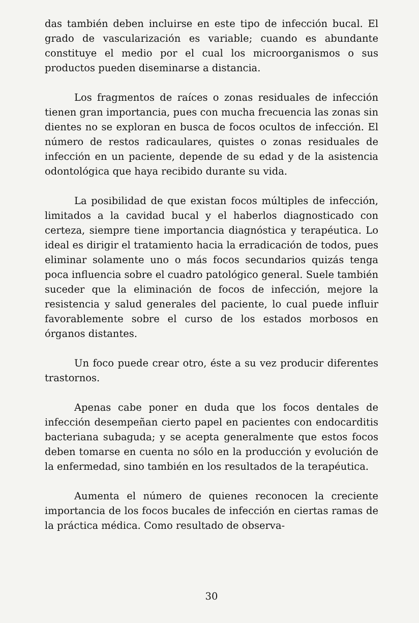das también deben incluirse en este tipo de infección bucal. El grado de vascularización es variable; cuando es abundante constituye el medio por el cual los microorganismos o sus productos pueden diseminarse a distancia.
Los fragmentos de raíces o zonas residuales de infección tienen gran importancia, pues con mucha frecuencia las zonas sin dientes no se exploran en busca de focos ocultos de infección. El número de restos radicaulares, quistes o zonas residuales de infección en un paciente, depende de su edad y de la asistencia odontológica que haya recibido durante su vida.
La posibilidad de que existan focos múltiples de infección, limitados a la cavidad bucal y el haberlos diagnosticado con certeza, siempre tiene importancia diagnóstica y terapéutica. Lo ideal es dirigir el tratamiento hacia la erradicación de todos, pues eliminar solamente uno o más focos secundarios quizás tenga poca influencia sobre el cuadro patológico general. Suele también suceder que la eliminación de focos de infección, mejore la resistencia y salud generales del paciente, lo cual puede influir favorablemente sobre el curso de los estados morbosos en órganos distantes.
Un foco puede crear otro, éste a su vez producir diferentes trastornos.
Apenas cabe poner en duda que los focos dentales de infección desempeñan cierto papel en pacientes con endocarditis bacteriana subaguda; y se acepta generalmente que estos focos deben tomarse en cuenta no sólo en la producción y evolución de la enfermedad, sino también en los resultados de la terapéutica.
Aumenta el número de quienes reconocen la creciente importancia de los focos bucales de infección en ciertas ramas de la práctica médica. Como resultado de observa-
30